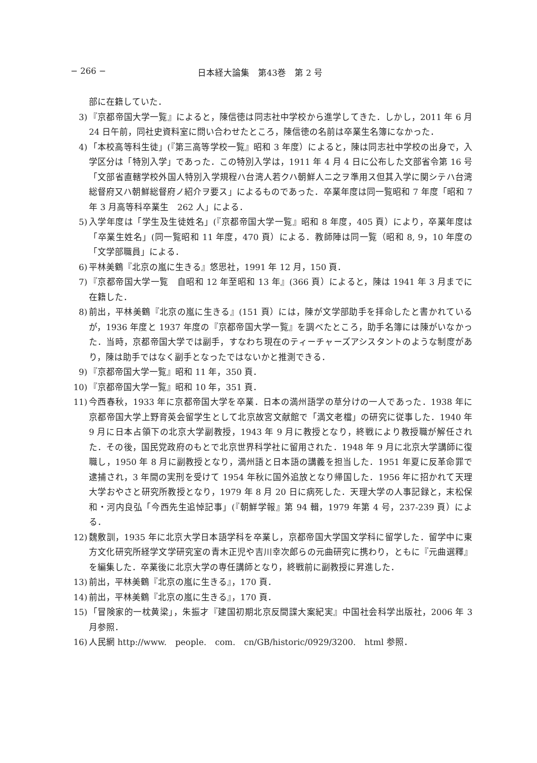− 266 − 日本経大論集　第43巻　第 2 号
部に在籍していた．
3) 『京都帝国大学一覧』によると，陳信徳は同志社中学校から進学してきた．しかし，2011 年 6 月 24 日午前，同社史資料室に問い合わせたところ，陳信徳の名前は卒業生名簿になかった．
4) 「本校高等科生徒」(『第三高等学校一覧』昭和 3 年度）によると，陳は同志社中学校の出身で，入学区分は「特別入学」であった．この特別入学は，1911 年 4 月 4 日に公布した文部省令第 16 号「文部省直轄学校外国人特別入学規程ハ台湾人若クハ朝鮮人ニ之ヲ準用ス但其入学に関シテハ台湾総督府又ハ朝鮮総督府ノ紹介ヲ要ス」によるものであった．卒業年度は同一覧昭和 7 年度「昭和 7 年 3 月高等科卒業生　262 人」による．
5) 入学年度は「学生及生徒姓名」(『京都帝国大学一覧』昭和 8 年度，405 頁）により，卒業年度は「卒業生姓名」(同一覧昭和 11 年度，470 頁）による．教師陣は同一覧（昭和 8, 9，10 年度の「文学部職員」による．
6) 平林美鶴『北京の嵐に生きる』悠思社，1991 年 12 月，150 頁．
7) 『京都帝国大学一覧　自昭和 12 年至昭和 13 年』(366 頁）によると，陳は 1941 年 3 月までに在籍した．
8) 前出，平林美鶴『北京の嵐に生きる』(151 頁）には，陳が文学部助手を拝命したと書かれているが，1936 年度と 1937 年度の『京都帝国大学一覧』を調べたところ，助手名簿には陳がいなかった．当時，京都帝国大学では副手，すなわち現在のティーチャーズアシスタントのような制度があり，陳は助手ではなく副手となったではないかと推測できる．
9) 『京都帝国大学一覧』昭和 11 年，350 頁．
10) 『京都帝国大学一覧』昭和 10 年，351 頁．
11) 今西春秋，1933 年に京都帝国大学を卒業．日本の満州語学の草分けの一人であった．1938 年に京都帝国大学上野育英会留学生として北京故宮文献館で「満文老檔」の研究に従事した．1940 年 9 月に日本占領下の北京大学副教授，1943 年 9 月に教授となり，終戦により教授職が解任された．その後，国民党政府のもとで北京世界科学社に留用された．1948 年 9 月に北京大学講師に復職し，1950 年 8 月に副教授となり，満州語と日本語の講義を担当した．1951 年夏に反革命罪で逮捕され，3 年間の実刑を受けて 1954 年秋に国外追放となり帰国した．1956 年に招かれて天理大学おやさと研究所教授となり，1979 年 8 月 20 日に病死した．天理大学の人事記録と，末松保和・河内良弘「今西先生追悼記事」(『朝鮮学報』第 94 輯，1979 年第 4 号，237-239 頁）による．
12) 魏敷訓，1935 年に北京大学日本語学科を卒業し，京都帝国大学国文学科に留学した．留学中に東方文化研究所経学文学研究室の青木正児や吉川幸次郎らの元曲研究に携わり，ともに『元曲選釋』を編集した．卒業後に北京大学の専任講師となり，終戦前に副教授に昇進した．
13) 前出，平林美鶴『北京の嵐に生きる』，170 頁．
14) 前出，平林美鶴『北京の嵐に生きる』，170 頁．
15) 「冒険家的一枕黄梁」，朱振才『建国初期北京反間諜大案紀実』中国社会科学出版社，2006 年 3 月参照．
16) 人民網 http://www.　people.　com.　cn/GB/historic/0929/3200.　html 参照．